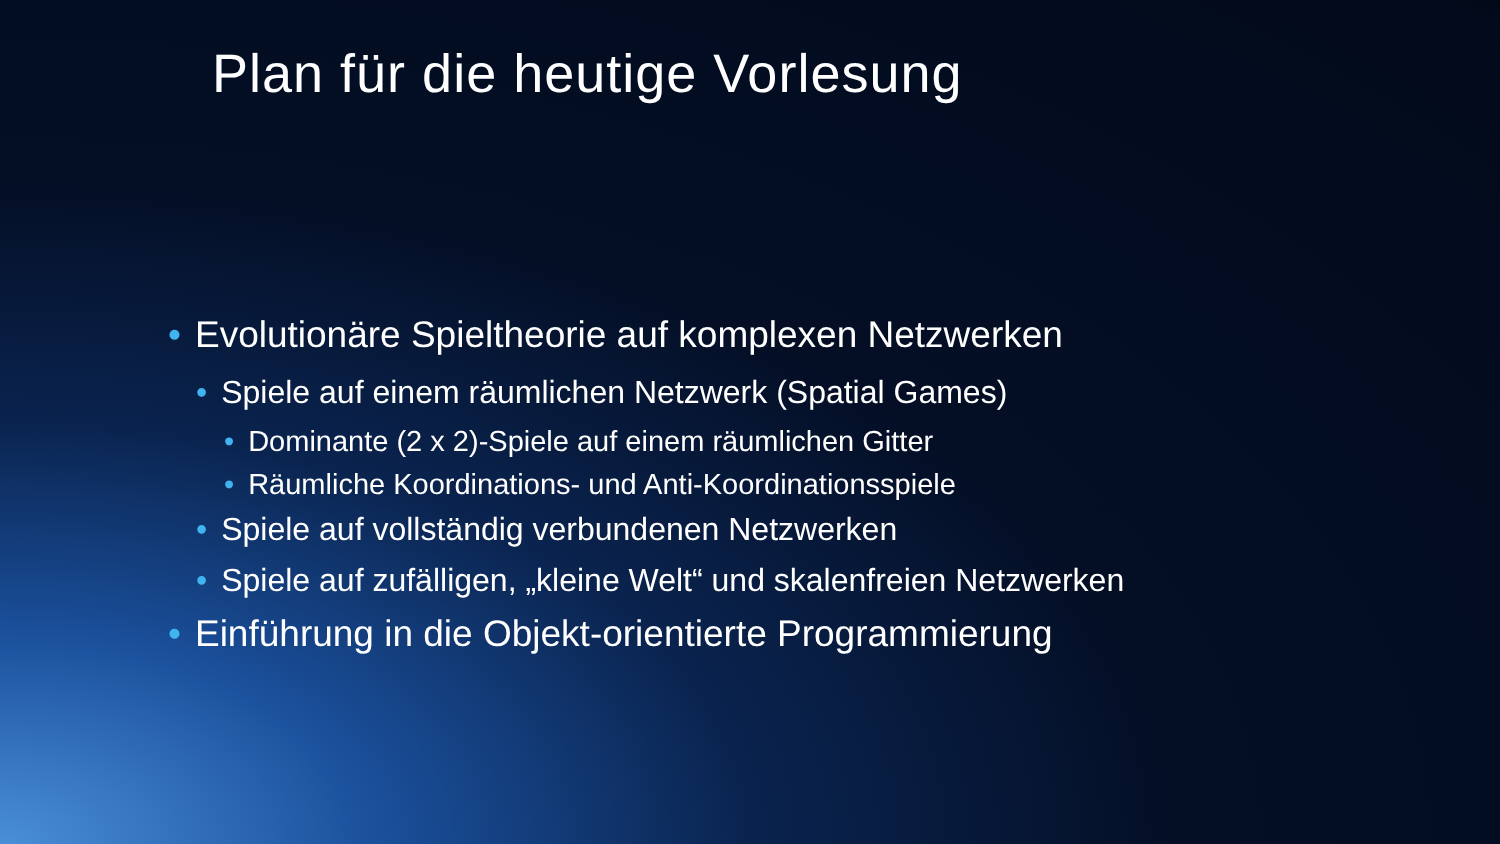Plan für die heutige Vorlesung
• Evolutionäre Spieltheorie auf komplexen Netzwerken
• Spiele auf einem räumlichen Netzwerk (Spatial Games)
• Dominante (2 x 2)-Spiele auf einem räumlichen Gitter
• Räumliche Koordinations- und Anti-Koordinationsspiele
• Spiele auf vollständig verbundenen Netzwerken
• Spiele auf zufälligen, „kleine Welt“ und skalenfreien Netzwerken
• Einführung in die Objekt-orientierte Programmierung